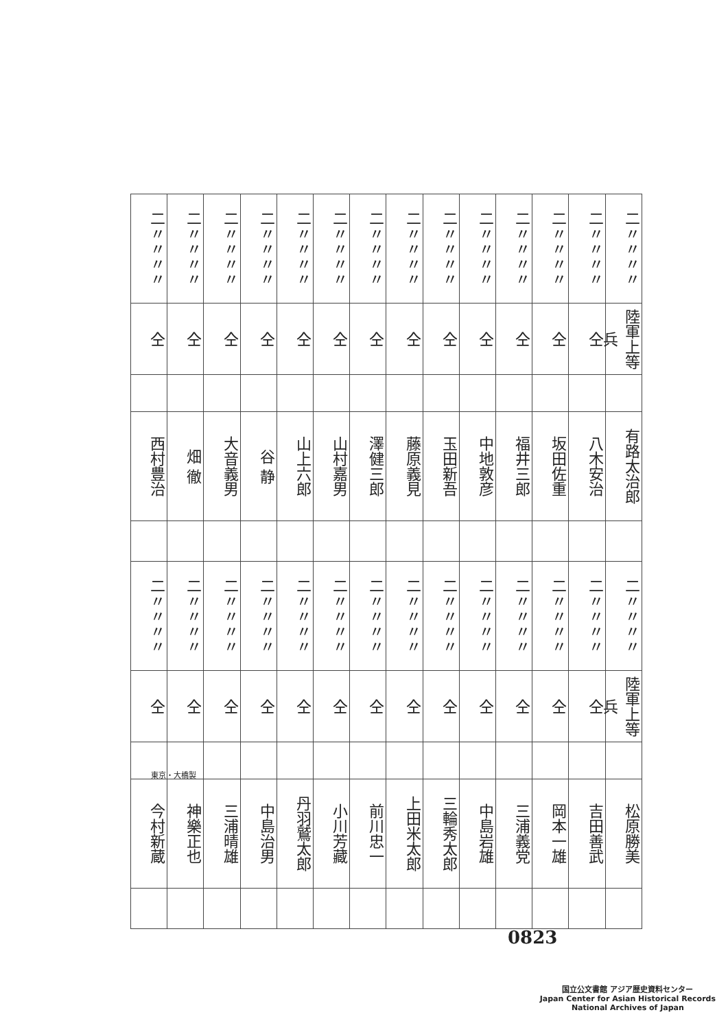| 二〃〃〃〃 | 二〃〃〃〃 | 二〃〃〃〃 | 二〃〃〃〃 | 二〃〃〃〃 | 二〃〃〃〃 | 二〃〃〃〃 | 二〃〃〃〃 | 二〃〃〃〃 | 二〃〃〃〃 | 二〃〃〃〃 | 二〃〃〃〃 | 二〃〃〃〃 | 二〃〃〃〃 |
| 仝 | 仝 | 仝 | 仝 | 仝 | 仝 | 仝 | 仝 | 仝 | 仝 | 仝 | 仝 | 仝 | 陸軍上等兵 |
| 西村豊治 | 畑 徹 | 大音義男 | 谷 静 | 山上六郎 | 山村嘉男 | 澤健三郎 | 藤原義見 | 玉田新吾 | 中地敦彦 | 福井三郎 | 坂田佐重 | 八木安治 | 有路太治郎 |
| 二〃〃〃〃 | 二〃〃〃〃 | 二〃〃〃〃 | 二〃〃〃〃 | 二〃〃〃〃 | 二〃〃〃〃 | 二〃〃〃〃 | 二〃〃〃〃 | 二〃〃〃〃 | 二〃〃〃〃 | 二〃〃〃〃 | 二〃〃〃〃 | 二〃〃〃〃 | 二〃〃〃〃 |
| 仝 | 仝 | 仝 | 仝 | 仝 | 仝 | 仝 | 仝 | 仝 | 仝 | 仝 | 仝 | 仝 | 陸軍上等兵 |
| 今村新蔵 | 神樂正也 | 三浦晴雄 | 中島治男 | 丹羽鷲太郎 | 小川芳藏 | 前川忠一 | 上田米太郎 | 三輪秀太郎 | 中島岩雄 | 三浦義党 | 岡本一雄 | 吉田善武 | 松原勝美 |
東京・大橋製
0823
国立公文書館 アジア歴史資料センター
Japan Center for Asian Historical Records
National Archives of Japan